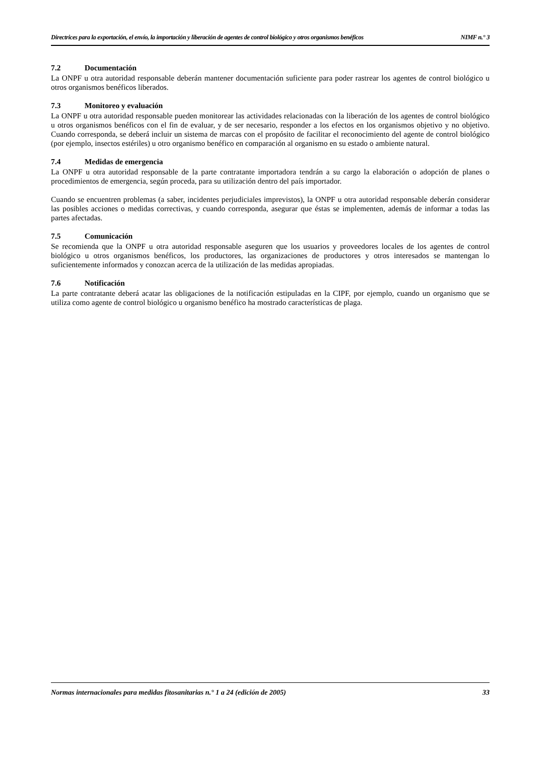Directrices para la exportación, el envío, la importación y liberación de agentes de control biológico y otros organismos benéficos NIMF n.° 3
7.2 Documentación
La ONPF u otra autoridad responsable deberán mantener documentación suficiente para poder rastrear los agentes de control biológico u otros organismos benéficos liberados.
7.3 Monitoreo y evaluación
La ONPF u otra autoridad responsable pueden monitorear las actividades relacionadas con la liberación de los agentes de control biológico u otros organismos benéficos con el fin de evaluar, y de ser necesario, responder a los efectos en los organismos objetivo y no objetivo. Cuando corresponda, se deberá incluir un sistema de marcas con el propósito de facilitar el reconocimiento del agente de control biológico (por ejemplo, insectos estériles) u otro organismo benéfico en comparación al organismo en su estado o ambiente natural.
7.4 Medidas de emergencia
La ONPF u otra autoridad responsable de la parte contratante importadora tendrán a su cargo la elaboración o adopción de planes o procedimientos de emergencia, según proceda, para su utilización dentro del país importador.
Cuando se encuentren problemas (a saber, incidentes perjudiciales imprevistos), la ONPF u otra autoridad responsable deberán considerar las posibles acciones o medidas correctivas, y cuando corresponda, asegurar que éstas se implementen, además de informar a todas las partes afectadas.
7.5 Comunicación
Se recomienda que la ONPF u otra autoridad responsable aseguren que los usuarios y proveedores locales de los agentes de control biológico u otros organismos benéficos, los productores, las organizaciones de productores y otros interesados se mantengan lo suficientemente informados y conozcan acerca de la utilización de las medidas apropiadas.
7.6 Notificación
La parte contratante deberá acatar las obligaciones de la notificación estipuladas en la CIPF, por ejemplo, cuando un organismo que se utiliza como agente de control biológico u organismo benéfico ha mostrado características de plaga.
Normas internacionales para medidas fitosanitarias n.° 1 a 24 (edición de 2005) 33